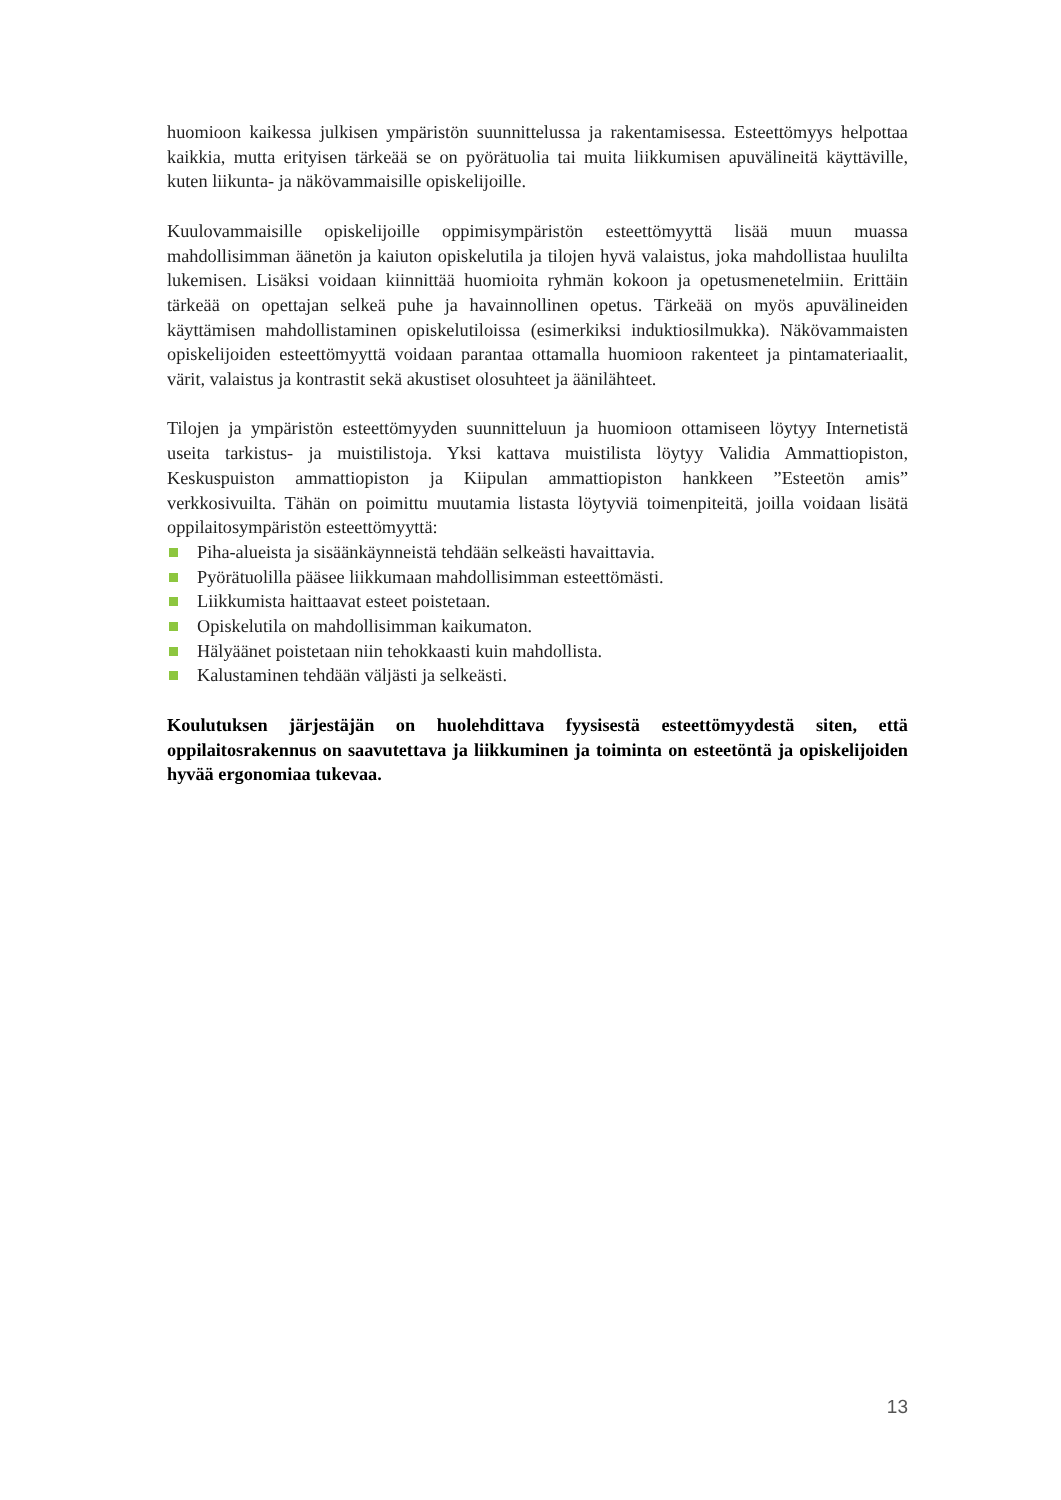huomioon kaikessa julkisen ympäristön suunnittelussa ja rakentamisessa. Esteettömyys helpottaa kaikkia, mutta erityisen tärkeää se on pyörätuolia tai muita liikkumisen apuvälineitä käyttäville, kuten liikunta- ja näkövammaisille opiskelijoille.
Kuulovammaisille opiskelijoille oppimisympäristön esteettömyyttä lisää muun muassa mahdollisimman äänetön ja kaiuton opiskelutila ja tilojen hyvä valaistus, joka mahdollistaa huulilta lukemisen. Lisäksi voidaan kiinnittää huomioita ryhmän kokoon ja opetusmenetelmiin. Erittäin tärkeää on opettajan selkeä puhe ja havainnollinen opetus. Tärkeää on myös apuvälineiden käyttämisen mahdollistaminen opiskelutiloissa (esimerkiksi induktiosilmukka). Näkövammaisten opiskelijoiden esteettömyyttä voidaan parantaa ottamalla huomioon rakenteet ja pintamateriaalit, värit, valaistus ja kontrastit sekä akustiset olosuhteet ja äänilähteet.
Tilojen ja ympäristön esteettömyyden suunnitteluun ja huomioon ottamiseen löytyy Internetistä useita tarkistus- ja muistilistoja. Yksi kattava muistilista löytyy Validia Ammattiopiston, Keskuspuiston ammattiopiston ja Kiipulan ammattiopiston hankkeen ”Esteetön amis” verkkosivuilta. Tähän on poimittu muutamia listasta löytyviä toimenpiteitä, joilla voidaan lisätä oppilaitosympäristön esteettömyyttä:
Piha-alueista ja sisäänkäynneistä tehdään selkeästi havaittavia.
Pyörätuolilla pääsee liikkumaan mahdollisimman esteettömästi.
Liikkumista haittaavat esteet poistetaan.
Opiskelutila on mahdollisimman kaikumaton.
Hälyäänet poistetaan niin tehokkaasti kuin mahdollista.
Kalustaminen tehdään väljästi ja selkeästi.
Koulutuksen järjestäjän on huolehdittava fyysisestä esteettömyydestä siten, että oppilaitosrakennus on saavutettava ja liikkuminen ja toiminta on esteetöntä ja opiskelijoiden hyvää ergonomiaa tukevaa.
13